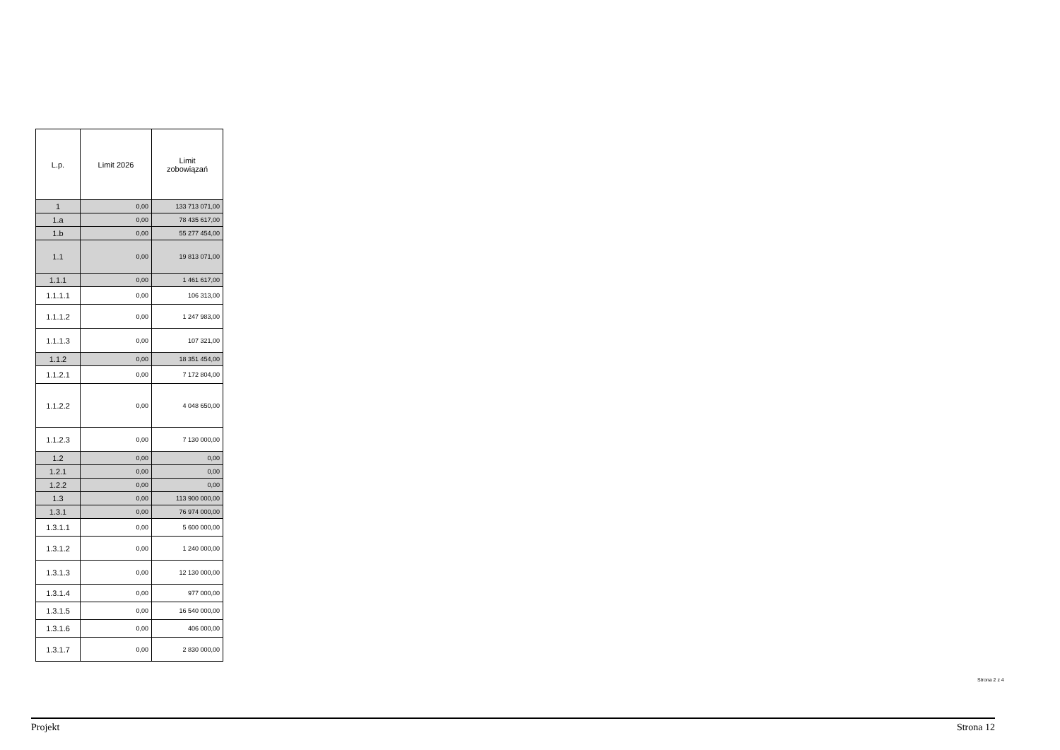| L.p. | Limit 2026 | Limit zobowiązań |
| --- | --- | --- |
| 1 | 0,00 | 133 713 071,00 |
| 1.a | 0,00 | 78 435 617,00 |
| 1.b | 0,00 | 55 277 454,00 |
| 1.1 | 0,00 | 19 813 071,00 |
| 1.1.1 | 0,00 | 1 461 617,00 |
| 1.1.1.1 | 0,00 | 106 313,00 |
| 1.1.1.2 | 0,00 | 1 247 983,00 |
| 1.1.1.3 | 0,00 | 107 321,00 |
| 1.1.2 | 0,00 | 18 351 454,00 |
| 1.1.2.1 | 0,00 | 7 172 804,00 |
| 1.1.2.2 | 0,00 | 4 048 650,00 |
| 1.1.2.3 | 0,00 | 7 130 000,00 |
| 1.2 | 0,00 | 0,00 |
| 1.2.1 | 0,00 | 0,00 |
| 1.2.2 | 0,00 | 0,00 |
| 1.3 | 0,00 | 113 900 000,00 |
| 1.3.1 | 0,00 | 76 974 000,00 |
| 1.3.1.1 | 0,00 | 5 600 000,00 |
| 1.3.1.2 | 0,00 | 1 240 000,00 |
| 1.3.1.3 | 0,00 | 12 130 000,00 |
| 1.3.1.4 | 0,00 | 977 000,00 |
| 1.3.1.5 | 0,00 | 16 540 000,00 |
| 1.3.1.6 | 0,00 | 406 000,00 |
| 1.3.1.7 | 0,00 | 2 830 000,00 |
Strona 2 z 4
Projekt Strona 12